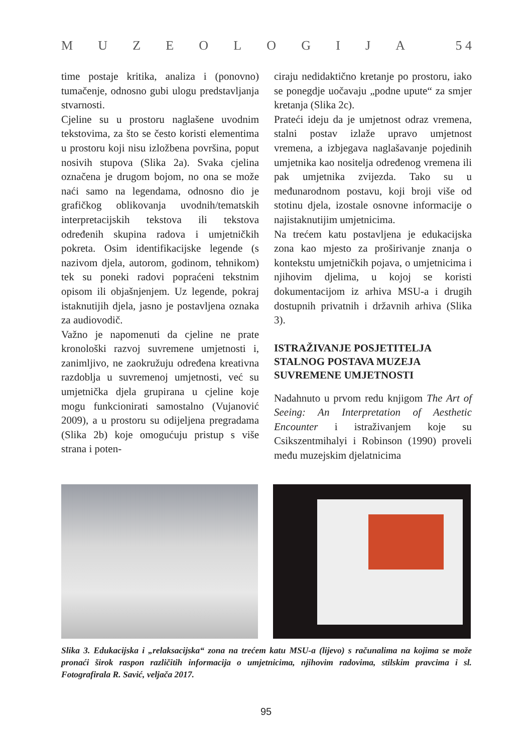MUZEOLOGIJA 5 4
time postaje kritika, analiza i (ponovno) tumačenje, odnosno gubi ulogu predstavljanja stvarnosti.
Cjeline su u prostoru naglašene uvodnim tekstovima, za što se često koristi elementima u prostoru koji nisu izložbena površina, poput nosivih stupova (Slika 2a). Svaka cjelina označena je drugom bojom, no ona se može naći samo na legendama, odnosno dio je grafičkog oblikovanja uvodnih/tematskih interpretacijskih tekstova ili tekstova određenih skupina radova i umjetničkih pokreta. Osim identifikacijske legende (s nazivom djela, autorom, godinom, tehnikom) tek su poneki radovi popraćeni tekstnim opisom ili objašnjenjem. Uz legende, pokraj istaknutijih djela, jasno je postavljena oznaka za audiovodič.
Važno je napomenuti da cjeline ne prate kronološki razvoj suvremene umjetnosti i, zanimljivo, ne zaokružuju određena kreativna razdoblja u suvremenoj umjetnosti, već su umjetnička djela grupirana u cjeline koje mogu funkcionirati samostalno (Vujanović 2009), a u prostoru su odijeljena pregradama (Slika 2b) koje omogućuju pristup s više strana i poten-
ciraju nedidaktično kretanje po prostoru, iako se ponegdje uočavaju „podne upute“ za smjer kretanja (Slika 2c).
Prateći ideju da je umjetnost odraz vremena, stalni postav izlaže upravo umjetnost vremena, a izbjegava naglašavanje pojedinih umjetnika kao nositelja određenog vremena ili pak umjetnika zvijezda. Tako su u međunarodnom postavu, koji broji više od stotinu djela, izostale osnovne informacije o najistaknutijim umjetnicima.
Na trećem katu postavljena je edukacijska zona kao mjesto za proširivanje znanja o kontekstu umjetničkih pojava, o umjetnicima i njihovim djelima, u kojoj se koristi dokumentacijom iz arhiva MSU-a i drugih dostupnih privatnih i državnih arhiva (Slika 3).
ISTRAŽIVANJE POSJETITELJA STALNOG POSTAVA MUZEJA SUVREMENE UMJETNOSTI
Nadahnuto u prvom redu knjigom The Art of Seeing: An Interpretation of Aesthetic Encounter i istraživanjem koje su Csikszentmihalyi i Robinson (1990) proveli među muzejskim djelatnicima
Slika 3. Edukacijska i „relaksacijska“ zona na trećem katu MSU-a (lijevo) s računalima na kojima se može pronaći širok raspon različitih informacija o umjetnicima, njihovim radovima, stilskim pravcima i sl. Fotografirala R. Savić, veljača 2017.
95